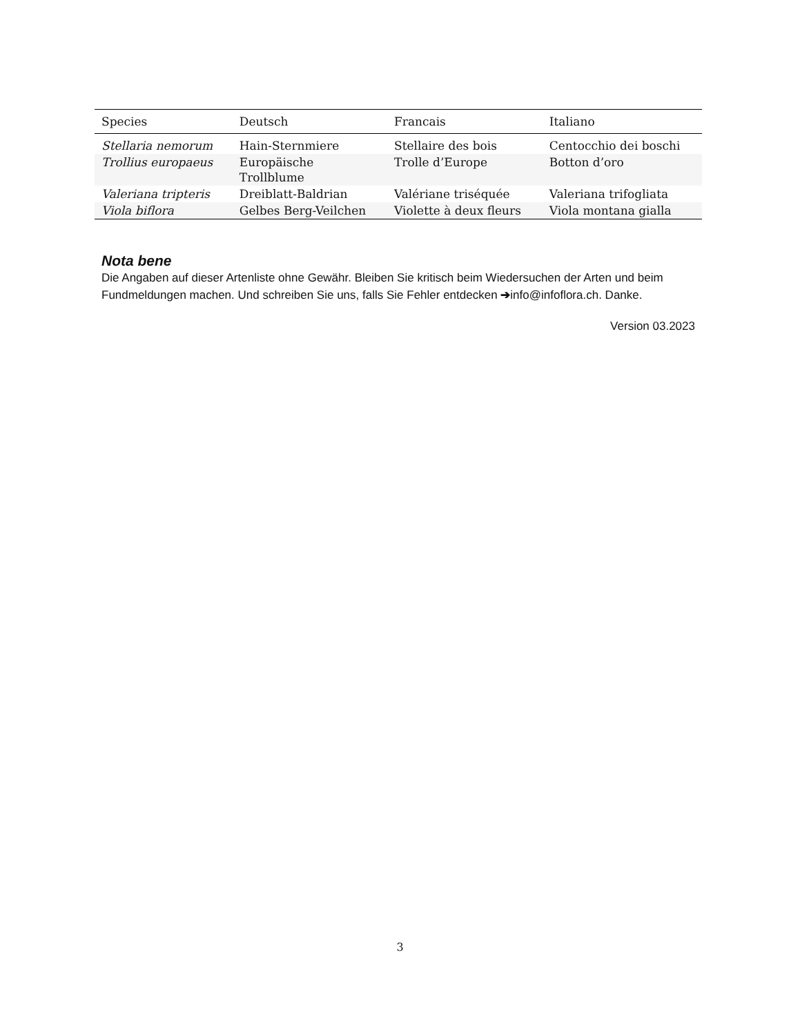| Species | Deutsch | Francais | Italiano |
| --- | --- | --- | --- |
| Stellaria nemorum | Hain-Sternmiere | Stellaire des bois | Centocchio dei boschi |
| Trollius europaeus | Europäische Trollblume | Trolle d’Europe | Botton d’oro |
| Valeriana tripteris | Dreiblatt-Baldrian | Valériane triséquée | Valeriana trifogliata |
| Viola biflora | Gelbes Berg-Veilchen | Violette à deux fleurs | Viola montana gialla |
Nota bene
Die Angaben auf dieser Artenliste ohne Gewähr. Bleiben Sie kritisch beim Wiedersuchen der Arten und beim Fundmeldungen machen. Und schreiben Sie uns, falls Sie Fehler entdecken ➔info@infoflora.ch. Danke.
Version 03.2023
3